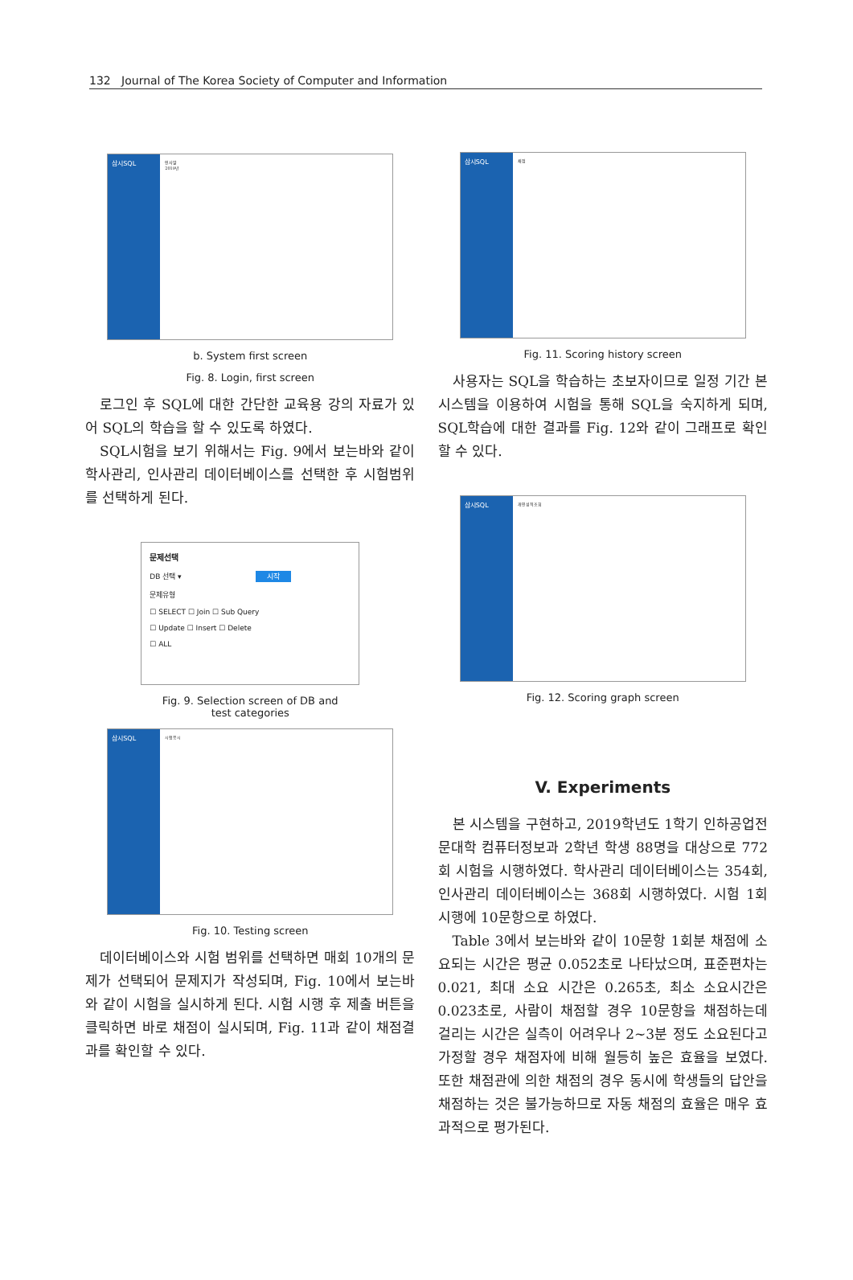132 Journal of The Korea Society of Computer and Information
삼시SQL
인사말
2019년
b. System first screen
Fig. 8. Login, first screen
로그인 후 SQL에 대한 간단한 교육용 강의 자료가 있어 SQL의 학습을 할 수 있도록 하였다.
SQL시험을 보기 위해서는 Fig. 9에서 보는바와 같이 학사관리, 인사관리 데이터베이스를 선택한 후 시험범위를 선택하게 된다.
문제선택
DB 선택 ▾ 시작
문제유형
☐ SELECT ☐ Join ☐ Sub Query
☐ Update ☐ Insert ☐ Delete
☐ ALL
Fig. 9. Selection screen of DB and
test categories
삼시SQL
시험응시
Fig. 10. Testing screen
데이터베이스와 시험 범위를 선택하면 매회 10개의 문제가 선택되어 문제지가 작성되며, Fig. 10에서 보는바와 같이 시험을 실시하게 된다. 시험 시행 후 제출 버튼을 클릭하면 바로 채점이 실시되며, Fig. 11과 같이 채점결과를 확인할 수 있다.
삼시SQL
채점
Fig. 11. Scoring history screen
사용자는 SQL을 학습하는 초보자이므로 일정 기간 본 시스템을 이용하여 시험을 통해 SQL을 숙지하게 되며, SQL학습에 대한 결과를 Fig. 12와 같이 그래프로 확인할 수 있다.
삼시SQL
개인성적조회
Fig. 12. Scoring graph screen
V. Experiments
본 시스템을 구현하고, 2019학년도 1학기 인하공업전문대학 컴퓨터정보과 2학년 학생 88명을 대상으로 772회 시험을 시행하였다. 학사관리 데이터베이스는 354회, 인사관리 데이터베이스는 368회 시행하였다. 시험 1회 시행에 10문항으로 하였다.
Table 3에서 보는바와 같이 10문항 1회분 채점에 소요되는 시간은 평균 0.052초로 나타났으며, 표준편차는 0.021, 최대 소요 시간은 0.265초, 최소 소요시간은 0.023초로, 사람이 채점할 경우 10문항을 채점하는데 걸리는 시간은 실측이 어려우나 2~3분 정도 소요된다고 가정할 경우 채점자에 비해 월등히 높은 효율을 보였다. 또한 채점관에 의한 채점의 경우 동시에 학생들의 답안을 채점하는 것은 불가능하므로 자동 채점의 효율은 매우 효과적으로 평가된다.